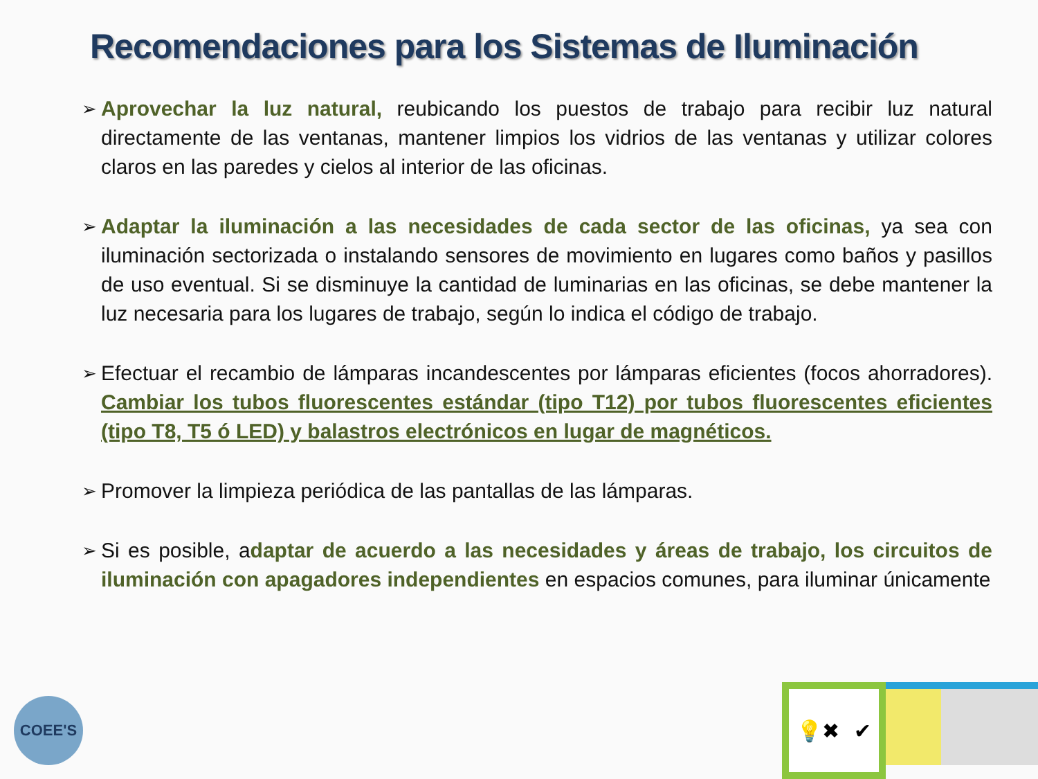Recomendaciones para los Sistemas de Iluminación
➢ Aprovechar la luz natural, reubicando los puestos de trabajo para recibir luz natural directamente de las ventanas, mantener limpios los vidrios de las ventanas y utilizar colores claros en las paredes y cielos al interior de las oficinas.
➢ Adaptar la iluminación a las necesidades de cada sector de las oficinas, ya sea con iluminación sectorizada o instalando sensores de movimiento en lugares como baños y pasillos de uso eventual. Si se disminuye la cantidad de luminarias en las oficinas, se debe mantener la luz necesaria para los lugares de trabajo, según lo indica el código de trabajo.
➢ Efectuar el recambio de lámparas incandescentes por lámparas eficientes (focos ahorradores). Cambiar los tubos fluorescentes estándar (tipo T12) por tubos fluorescentes eficientes (tipo T8, T5 ó LED) y balastros electrónicos en lugar de magnéticos.
➢ Promover la limpieza periódica de las pantallas de las lámparas.
➢ Si es posible, adaptar de acuerdo a las necesidades y áreas de trabajo, los circuitos de iluminación con apagadores independientes en espacios comunes, para iluminar únicamente
COEE'S
💡✖ ✔